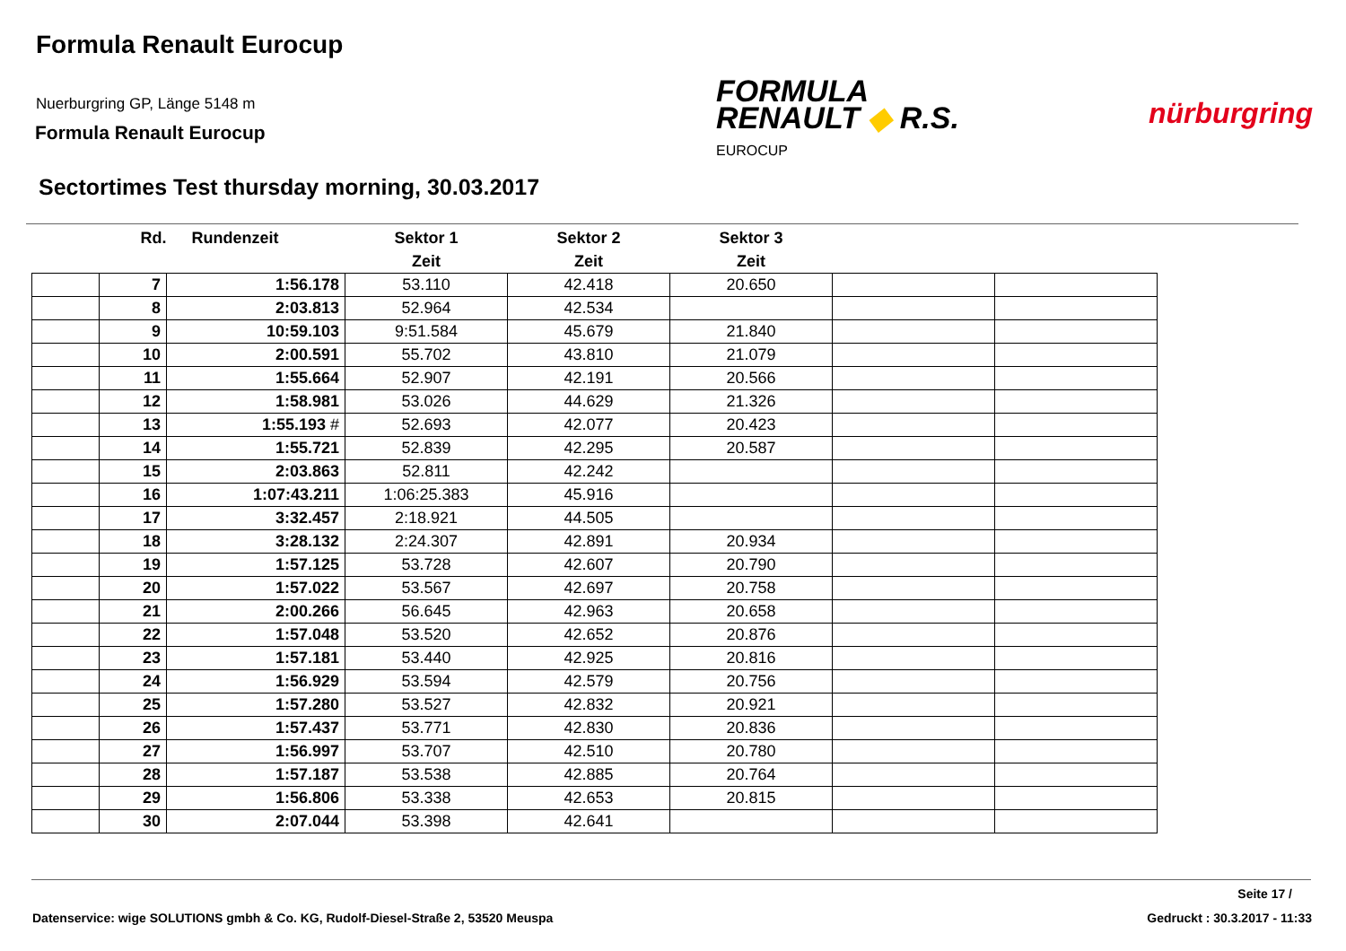Formula Renault Eurocup
Nuerburgring GP, Länge 5148 m
Formula Renault Eurocup
FORMULA
RENAULT ◆ R.S.
EUROCUP
nürburgring
Sectortimes Test thursday morning, 30.03.2017
| | Rd. | Rundenzeit | Sektor 1 | Sektor 2 | Sektor 3 | | |
| --- | --- | --- | --- | --- | --- | --- | --- |
| | | | Zeit | Zeit | Zeit | | |
| | 7 | 1:56.178 | 53.110 | 42.418 | 20.650 | | |
| | 8 | 2:03.813 | 52.964 | 42.534 | | | |
| | 9 | 10:59.103 | 9:51.584 | 45.679 | 21.840 | | |
| | 10 | 2:00.591 | 55.702 | 43.810 | 21.079 | | |
| | 11 | 1:55.664 | 52.907 | 42.191 | 20.566 | | |
| | 12 | 1:58.981 | 53.026 | 44.629 | 21.326 | | |
| | 13 | 1:55.193 # | 52.693 | 42.077 | 20.423 | | |
| | 14 | 1:55.721 | 52.839 | 42.295 | 20.587 | | |
| | 15 | 2:03.863 | 52.811 | 42.242 | | | |
| | 16 | 1:07:43.211 | 1:06:25.383 | 45.916 | | | |
| | 17 | 3:32.457 | 2:18.921 | 44.505 | | | |
| | 18 | 3:28.132 | 2:24.307 | 42.891 | 20.934 | | |
| | 19 | 1:57.125 | 53.728 | 42.607 | 20.790 | | |
| | 20 | 1:57.022 | 53.567 | 42.697 | 20.758 | | |
| | 21 | 2:00.266 | 56.645 | 42.963 | 20.658 | | |
| | 22 | 1:57.048 | 53.520 | 42.652 | 20.876 | | |
| | 23 | 1:57.181 | 53.440 | 42.925 | 20.816 | | |
| | 24 | 1:56.929 | 53.594 | 42.579 | 20.756 | | |
| | 25 | 1:57.280 | 53.527 | 42.832 | 20.921 | | |
| | 26 | 1:57.437 | 53.771 | 42.830 | 20.836 | | |
| | 27 | 1:56.997 | 53.707 | 42.510 | 20.780 | | |
| | 28 | 1:57.187 | 53.538 | 42.885 | 20.764 | | |
| | 29 | 1:56.806 | 53.338 | 42.653 | 20.815 | | |
| | 30 | 2:07.044 | 53.398 | 42.641 | | | |
Seite 17 /
Datenservice: wige SOLUTIONS gmbh & Co. KG, Rudolf-Diesel-Straße 2, 53520 Meuspa
Gedruckt : 30.3.2017 - 11:33